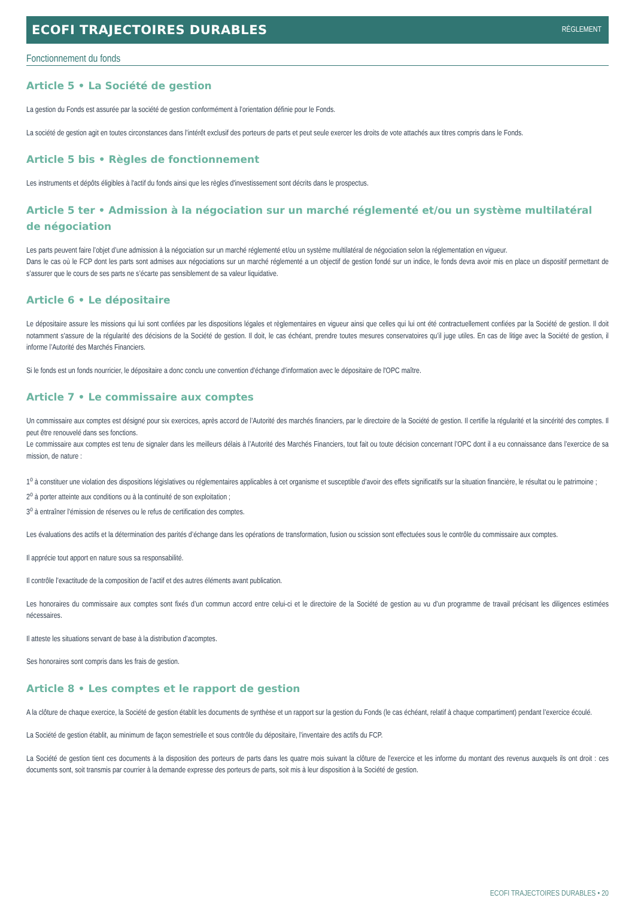ECOFI TRAJECTOIRES DURABLES
RÈGLEMENT
Fonctionnement du fonds
Article 5 • La Société de gestion
La gestion du Fonds est assurée par la société de gestion conformément à l’orientation définie pour le Fonds.
La société de gestion agit en toutes circonstances dans l’intérêt exclusif des porteurs de parts et peut seule exercer les droits de vote attachés aux titres compris dans le Fonds.
Article 5 bis • Règles de fonctionnement
Les instruments et dépôts éligibles à l'actif du fonds ainsi que les règles d'investissement sont décrits dans le prospectus.
Article 5 ter • Admission à la négociation sur un marché réglementé et/ou un système multilatéral de négociation
Les parts peuvent faire l’objet d’une admission à la négociation sur un marché réglementé et/ou un système multilatéral de négociation selon la réglementation en vigueur.
Dans le cas où le FCP dont les parts sont admises aux négociations sur un marché réglementé a un objectif de gestion fondé sur un indice, le fonds devra avoir mis en place un dispositif permettant de s’assurer que le cours de ses parts ne s’écarte pas sensiblement de sa valeur liquidative.
Article 6 • Le dépositaire
Le dépositaire assure les missions qui lui sont confiées par les dispositions légales et règlementaires en vigueur ainsi que celles qui lui ont été contractuellement confiées par la Société de gestion. Il doit notamment s'assure de la régularité des décisions de la Société de gestion. Il doit, le cas échéant, prendre toutes mesures conservatoires qu’il juge utiles. En cas de litige avec la Société de gestion, il informe l’Autorité des Marchés Financiers.
Si le fonds est un fonds nourricier, le dépositaire a donc conclu une convention d'échange d'information avec le dépositaire de l'OPC maître.
Article 7 • Le commissaire aux comptes
Un commissaire aux comptes est désigné pour six exercices, après accord de l’Autorité des marchés financiers, par le directoire de la Société de gestion. Il certifie la régularité et la sincérité des comptes. Il peut être renouvelé dans ses fonctions.
Le commissaire aux comptes est tenu de signaler dans les meilleurs délais à l’Autorité des Marchés Financiers, tout fait ou toute décision concernant l’OPC dont il a eu connaissance dans l’exercice de sa mission, de nature :
1<sup>o</sup> à constituer une violation des dispositions législatives ou réglementaires applicables à cet organisme et susceptible d’avoir des effets significatifs sur la situation financière, le résultat ou le patrimoine ;
2<sup>o</sup> à porter atteinte aux conditions ou à la continuité de son exploitation ;
3<sup>o</sup> à entraîner l’émission de réserves ou le refus de certification des comptes.
Les évaluations des actifs et la détermination des parités d’échange dans les opérations de transformation, fusion ou scission sont effectuées sous le contrôle du commissaire aux comptes.
Il apprécie tout apport en nature sous sa responsabilité.
Il contrôle l’exactitude de la composition de l’actif et des autres éléments avant publication.
Les honoraires du commissaire aux comptes sont fixés d’un commun accord entre celui-ci et le directoire de la Société de gestion au vu d’un programme de travail précisant les diligences estimées nécessaires.
Il atteste les situations servant de base à la distribution d’acomptes.
Ses honoraires sont compris dans les frais de gestion.
Article 8 • Les comptes et le rapport de gestion
A la clôture de chaque exercice, la Société de gestion établit les documents de synthèse et un rapport sur la gestion du Fonds (le cas échéant, relatif à chaque compartiment) pendant l’exercice écoulé.
La Société de gestion établit, au minimum de façon semestrielle et sous contrôle du dépositaire, l’inventaire des actifs du FCP.
La Société de gestion tient ces documents à la disposition des porteurs de parts dans les quatre mois suivant la clôture de l’exercice et les informe du montant des revenus auxquels ils ont droit : ces documents sont, soit transmis par courrier à la demande expresse des porteurs de parts, soit mis à leur disposition à la Société de gestion.
ECOFI TRAJECTOIRES DURABLES • 20